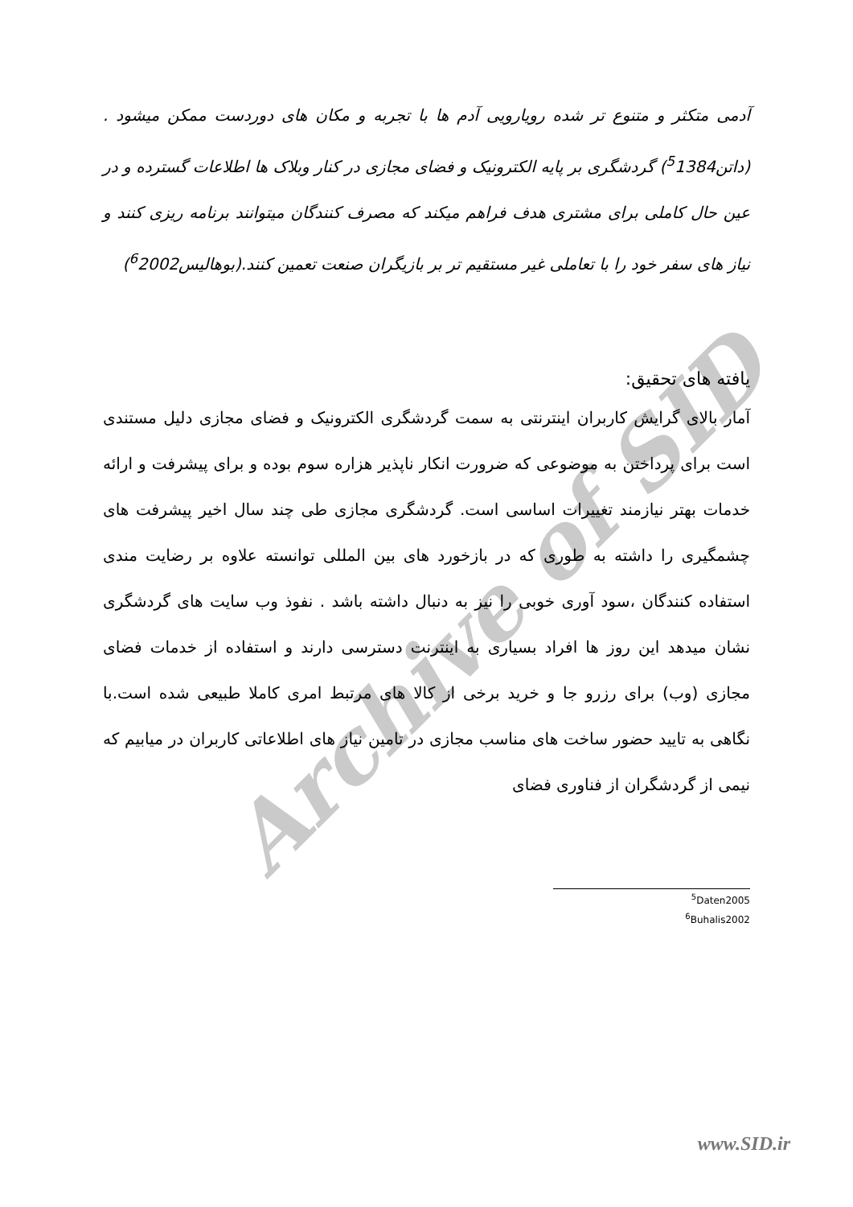Archive of SID
آدمی متکثر و متنوع تر شده رویارویی آدم ها با تجربه و مکان های دوردست ممکن میشود .(داتن<sup>5</sup>1384) گردشگری بر پایه الکترونیک و فضای مجازی در کنار وبلاک ها اطلاعات گسترده و در عین حال کاملی برای مشتری هدف فراهم میکند که مصرف کنندگان میتوانند برنامه ریزی کنند و نیاز های سفر خود را با تعاملی غیر مستقیم تر بر بازیگران صنعت تعمین کنند.(بوهالیس<sup>6</sup>2002)
یافته های تحقیق:
آمار بالای گرایش کاربران اینترنتی به سمت گردشگری الکترونیک و فضای مجازی دلیل مستندی است برای پرداختن به موضوعی که ضرورت انکار ناپذیر هزاره سوم بوده و برای پیشرفت و ارائه خدمات بهتر نیازمند تغییرات اساسی است. گردشگری مجازی طی چند سال اخیر پیشرفت های چشمگیری را داشته به طوری که در بازخورد های بین المللی توانسته علاوه بر رضایت مندی استفاده کنندگان ،سود آوری خوبی را نیز به دنبال داشته باشد . نفوذ وب سایت های گردشگری نشان میدهد این روز ها افراد بسیاری به اینترنت دسترسی دارند و استفاده از خدمات فضای مجازی (وب) برای رزرو جا و خرید برخی از کالا های مرتبط امری کاملا طبیعی شده است.با نگاهی به تایید حضور ساخت های مناسب مجازی در تامین نیاز های اطلاعاتی کاربران در میابیم که نیمی از گردشگران از فناوری فضای
<sup>5</sup> Daten2005
<sup>6</sup> Buhalis2002
www.SID.ir